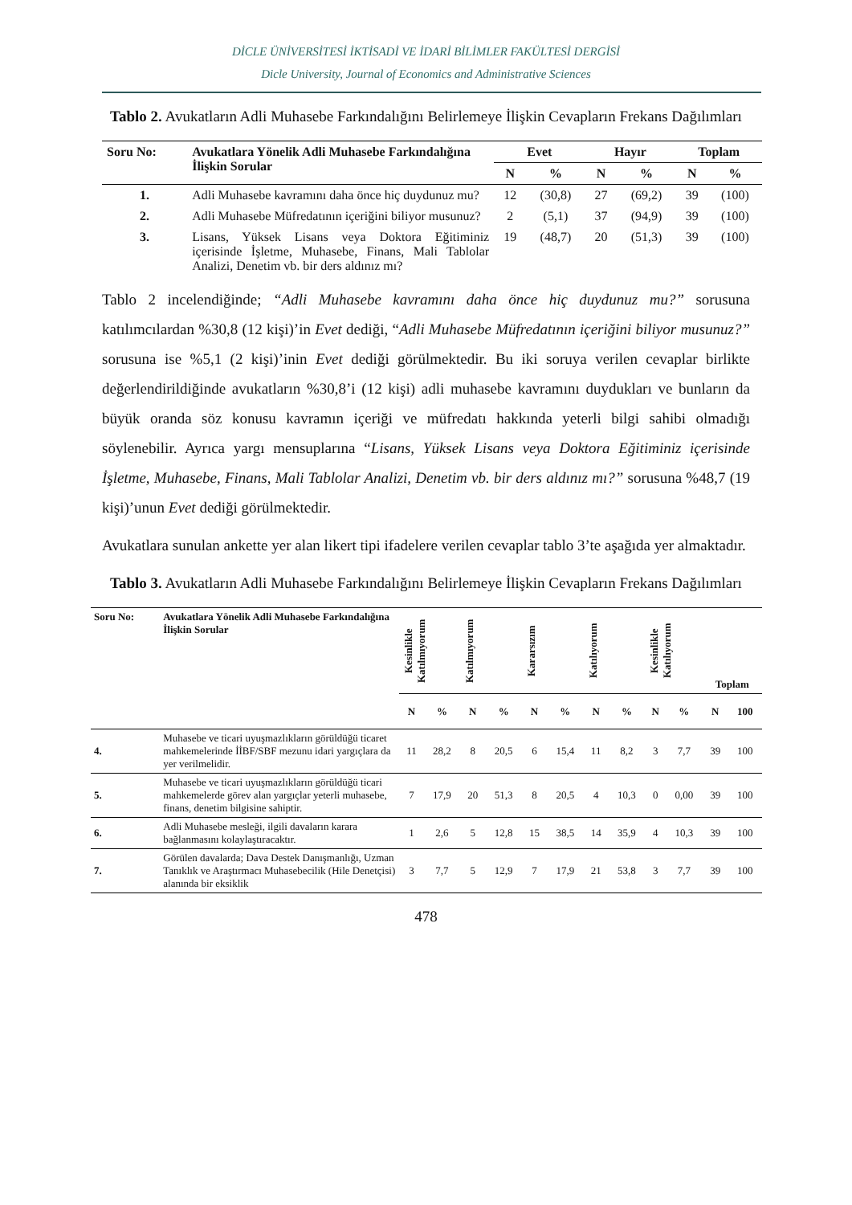DİCLE ÜNİVERSİTESİ İKTİSADİ VE İDARİ BİLİMLER FAKÜLTESİ DERGİSİ
Dicle University, Journal of Economics and Administrative Sciences
Tablo 2. Avukatların Adli Muhasebe Farkındalığını Belirlemeye İlişkin Cevapların Frekans Dağılımları
| Soru No: | Avukatlara Yönelik Adli Muhasebe Farkındalığına İlişkin Sorular | Evet | | Hayır | | Toplam | |
| --- | --- | --- | --- | --- | --- | --- | --- |
| | | N | % | N | % | N | % |
| 1. | Adli Muhasebe kavramını daha önce hiç duydunuz mu? | 12 | (30,8) | 27 | (69,2) | 39 | (100) |
| 2. | Adli Muhasebe Müfredatının içeriğini biliyor musunuz? | 2 | (5,1) | 37 | (94,9) | 39 | (100) |
| 3. | Lisans, Yüksek Lisans veya Doktora Eğitiminiz içerisinde İşletme, Muhasebe, Finans, Mali Tablolar Analizi, Denetim vb. bir ders aldınız mı? | 19 | (48,7) | 20 | (51,3) | 39 | (100) |
Tablo 2 incelendiğinde; “Adli Muhasebe kavramını daha önce hiç duydunuz mu?” sorusuna katılımcılardan %30,8 (12 kişi)’in Evet dediği, “Adli Muhasebe Müfredatının içeriğini biliyor musunuz?” sorusuna ise %5,1 (2 kişi)’inin Evet dediği görülmektedir. Bu iki soruya verilen cevaplar birlikte değerlendirildiğinde avukatların %30,8’i (12 kişi) adli muhasebe kavramını duydukları ve bunların da büyük oranda söz konusu kavramın içeriği ve müfredatı hakkında yeterli bilgi sahibi olmadığı söylenebilir. Ayrıca yargı mensuplarına “Lisans, Yüksek Lisans veya Doktora Eğitiminiz içerisinde İşletme, Muhasebe, Finans, Mali Tablolar Analizi, Denetim vb. bir ders aldınız mı?” sorusuna %48,7 (19 kişi)’unun Evet dediği görülmektedir.
Avukatlara sunulan ankette yer alan likert tipi ifadelere verilen cevaplar tablo 3’te aşağıda yer almaktadır.
Tablo 3. Avukatların Adli Muhasebe Farkındalığını Belirlemeye İlişkin Cevapların Frekans Dağılımları
| Soru No: | Avukatlara Yönelik Adli Muhasebe Farkındalığına İlişkin Sorular | Kesinlikle Katılmıyorum | | Katılmıyorum | | Kararsızım | | Katılıyorum | | Kesinlikle Katılıyorum | | Toplam | |
| --- | --- | --- | --- | --- | --- | --- | --- | --- | --- | --- | --- | --- | --- |
| | | N | % | N | % | N | % | N | % | N | % | N | 100 |
| 4. | Muhasebe ve ticari uyuşmazlıkların görüldüğü ticaret mahkemelerinde İİBF/SBF mezunu idari yargıçlara da yer verilmelidir. | 11 | 28,2 | 8 | 20,5 | 6 | 15,4 | 11 | 8,2 | 3 | 7,7 | 39 | 100 |
| 5. | Muhasebe ve ticari uyuşmazlıkların görüldüğü ticari mahkemelerde görev alan yargıçlar yeterli muhasebe, finans, denetim bilgisine sahiptir. | 7 | 17,9 | 20 | 51,3 | 8 | 20,5 | 4 | 10,3 | 0 | 0,00 | 39 | 100 |
| 6. | Adli Muhasebe mesleği, ilgili davaların karara bağlanmasını kolaylaştıracaktır. | 1 | 2,6 | 5 | 12,8 | 15 | 38,5 | 14 | 35,9 | 4 | 10,3 | 39 | 100 |
| 7. | Görülen davalarda; Dava Destek Danışmanlığı, Uzman Tanıklık ve Araştırmacı Muhasebecilik (Hile Denetçisi) alanında bir eksiklik | 3 | 7,7 | 5 | 12,9 | 7 | 17,9 | 21 | 53,8 | 3 | 7,7 | 39 | 100 |
478